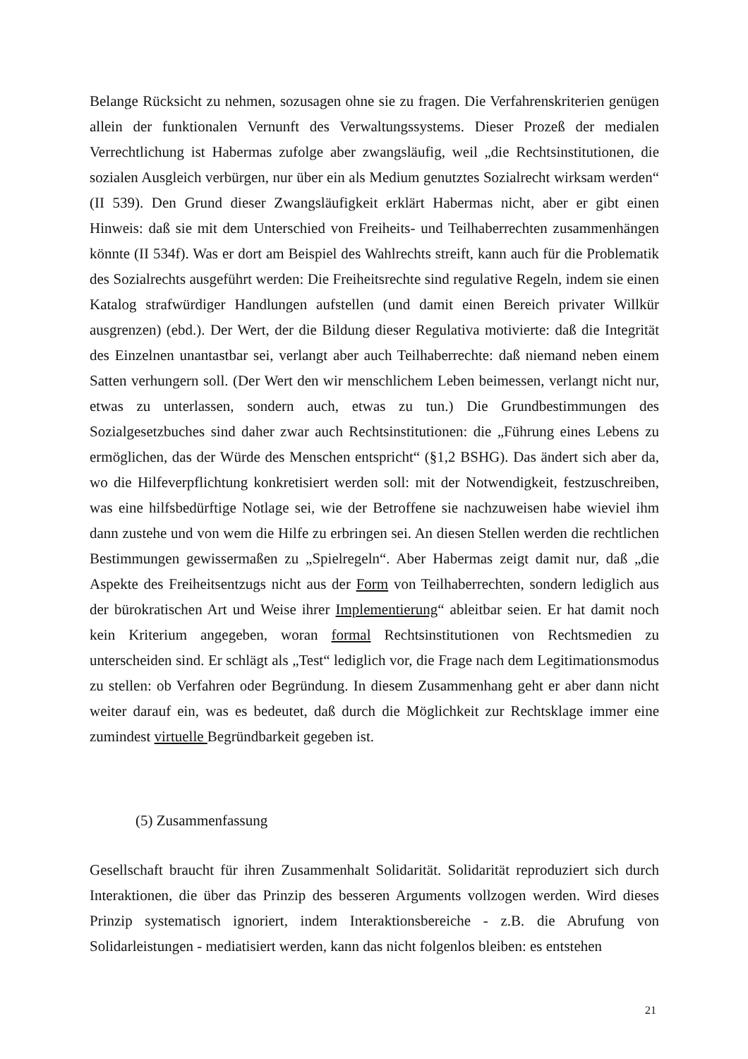Belange Rücksicht zu nehmen, sozusagen ohne sie zu fragen. Die Verfahrenskriterien genügen allein der funktionalen Vernunft des Verwaltungssystems. Dieser Prozeß der medialen Verrechtlichung ist Habermas zufolge aber zwangsläufig, weil „die Rechtsinstitutionen, die sozialen Ausgleich verbürgen, nur über ein als Medium genutztes Sozialrecht wirksam werden“ (II 539). Den Grund dieser Zwangsläufigkeit erklärt Habermas nicht, aber er gibt einen Hinweis: daß sie mit dem Unterschied von Freiheits- und Teilhaberrechten zusammenhängen könnte (II 534f). Was er dort am Beispiel des Wahlrechts streift, kann auch für die Problematik des Sozialrechts ausgeführt werden: Die Freiheitsrechte sind regulative Regeln, indem sie einen Katalog strafwürdiger Handlungen aufstellen (und damit einen Bereich privater Willkür ausgrenzen) (ebd.). Der Wert, der die Bildung dieser Regulativa motivierte: daß die Integrität des Einzelnen unantastbar sei, verlangt aber auch Teilhaberrechte: daß niemand neben einem Satten verhungern soll. (Der Wert den wir menschlichem Leben beimessen, verlangt nicht nur, etwas zu unterlassen, sondern auch, etwas zu tun.) Die Grundbestimmungen des Sozialgesetzbuches sind daher zwar auch Rechtsinstitutionen: die „Führung eines Lebens zu ermöglichen, das der Würde des Menschen entspricht“ (§1,2 BSHG). Das ändert sich aber da, wo die Hilfeverpflichtung konkretisiert werden soll: mit der Notwendigkeit, festzuschreiben, was eine hilfsbedürftige Notlage sei, wie der Betroffene sie nachzuweisen habe wieviel ihm dann zustehe und von wem die Hilfe zu erbringen sei. An diesen Stellen werden die rechtlichen Bestimmungen gewissermaßen zu „Spielregeln“. Aber Habermas zeigt damit nur, daß „die Aspekte des Freiheitsentzugs nicht aus der Form von Teilhaberrechten, sondern lediglich aus der bürokratischen Art und Weise ihrer Implementierung“ ableitbar seien. Er hat damit noch kein Kriterium angegeben, woran formal Rechtsinstitutionen von Rechtsmedien zu unterscheiden sind. Er schlägt als „Test“ lediglich vor, die Frage nach dem Legitimationsmodus zu stellen: ob Verfahren oder Begründung. In diesem Zusammenhang geht er aber dann nicht weiter darauf ein, was es bedeutet, daß durch die Möglichkeit zur Rechtsklage immer eine zumindest virtuelle Begründbarkeit gegeben ist.
(5) Zusammenfassung
Gesellschaft braucht für ihren Zusammenhalt Solidarität. Solidarität reproduziert sich durch Interaktionen, die über das Prinzip des besseren Arguments vollzogen werden. Wird dieses Prinzip systematisch ignoriert, indem Interaktionsbereiche - z.B. die Abrufung von Solidarleistungen - mediatisiert werden, kann das nicht folgenlos bleiben: es entstehen
21